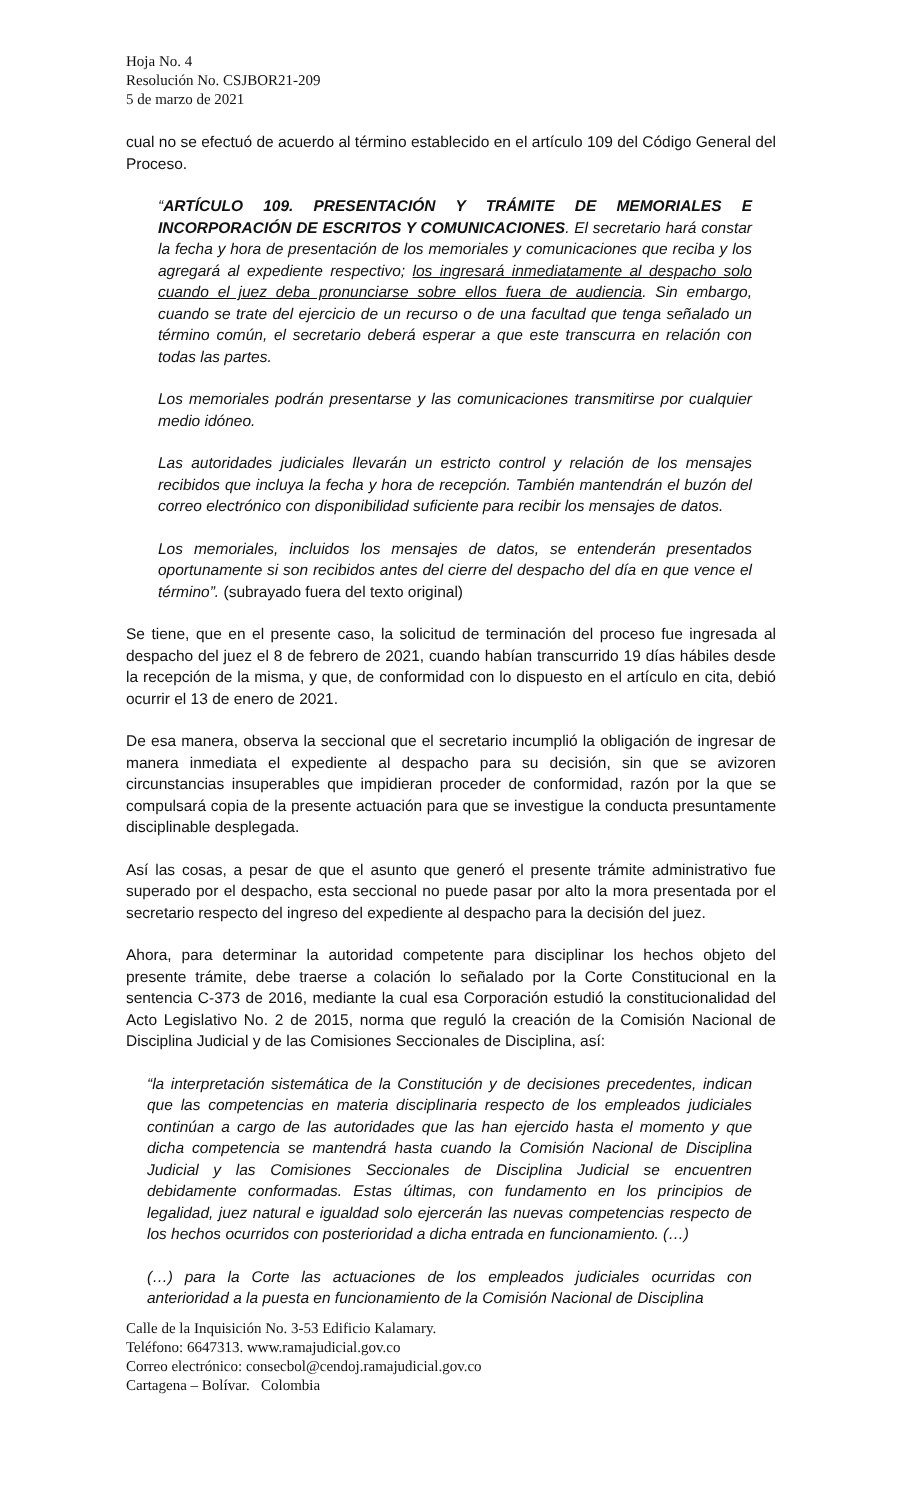Hoja No. 4
Resolución No. CSJBOR21-209
5 de marzo de 2021
cual no se efectuó de acuerdo al término establecido en el artículo 109 del Código General del Proceso.
“ARTÍCULO 109. PRESENTACIÓN Y TRÁMITE DE MEMORIALES E INCORPORACIÓN DE ESCRITOS Y COMUNICACIONES. El secretario hará constar la fecha y hora de presentación de los memoriales y comunicaciones que reciba y los agregará al expediente respectivo; los ingresará inmediatamente al despacho solo cuando el juez deba pronunciarse sobre ellos fuera de audiencia. Sin embargo, cuando se trate del ejercicio de un recurso o de una facultad que tenga señalado un término común, el secretario deberá esperar a que este transcurra en relación con todas las partes.
Los memoriales podrán presentarse y las comunicaciones transmitirse por cualquier medio idóneo.
Las autoridades judiciales llevarán un estricto control y relación de los mensajes recibidos que incluya la fecha y hora de recepción. También mantendrán el buzón del correo electrónico con disponibilidad suficiente para recibir los mensajes de datos.
Los memoriales, incluidos los mensajes de datos, se entenderán presentados oportunamente si son recibidos antes del cierre del despacho del día en que vence el término”. (subrayado fuera del texto original)
Se tiene, que en el presente caso, la solicitud de terminación del proceso fue ingresada al despacho del juez el 8 de febrero de 2021, cuando habían transcurrido 19 días hábiles desde la recepción de la misma, y que, de conformidad con lo dispuesto en el artículo en cita, debió ocurrir el 13 de enero de 2021.
De esa manera, observa la seccional que el secretario incumplió la obligación de ingresar de manera inmediata el expediente al despacho para su decisión, sin que se avizoren circunstancias insuperables que impidieran proceder de conformidad, razón por la que se compulsará copia de la presente actuación para que se investigue la conducta presuntamente disciplinable desplegada.
Así las cosas, a pesar de que el asunto que generó el presente trámite administrativo fue superado por el despacho, esta seccional no puede pasar por alto la mora presentada por el secretario respecto del ingreso del expediente al despacho para la decisión del juez.
Ahora, para determinar la autoridad competente para disciplinar los hechos objeto del presente trámite, debe traerse a colación lo señalado por la Corte Constitucional en la sentencia C-373 de 2016, mediante la cual esa Corporación estudió la constitucionalidad del Acto Legislativo No. 2 de 2015, norma que reguló la creación de la Comisión Nacional de Disciplina Judicial y de las Comisiones Seccionales de Disciplina, así:
“la interpretación sistemática de la Constitución y de decisiones precedentes, indican que las competencias en materia disciplinaria respecto de los empleados judiciales continúan a cargo de las autoridades que las han ejercido hasta el momento y que dicha competencia se mantendrá hasta cuando la Comisión Nacional de Disciplina Judicial y las Comisiones Seccionales de Disciplina Judicial se encuentren debidamente conformadas. Estas últimas, con fundamento en los principios de legalidad, juez natural e igualdad solo ejercerán las nuevas competencias respecto de los hechos ocurridos con posterioridad a dicha entrada en funcionamiento. (…)
(…) para la Corte las actuaciones de los empleados judiciales ocurridas con anterioridad a la puesta en funcionamiento de la Comisión Nacional de Disciplina
Calle de la Inquisición No. 3-53 Edificio Kalamary.
Teléfono: 6647313. www.ramajudicial.gov.co
Correo electrónico: consecbol@cendoj.ramajudicial.gov.co
Cartagena – Bolívar. Colombia